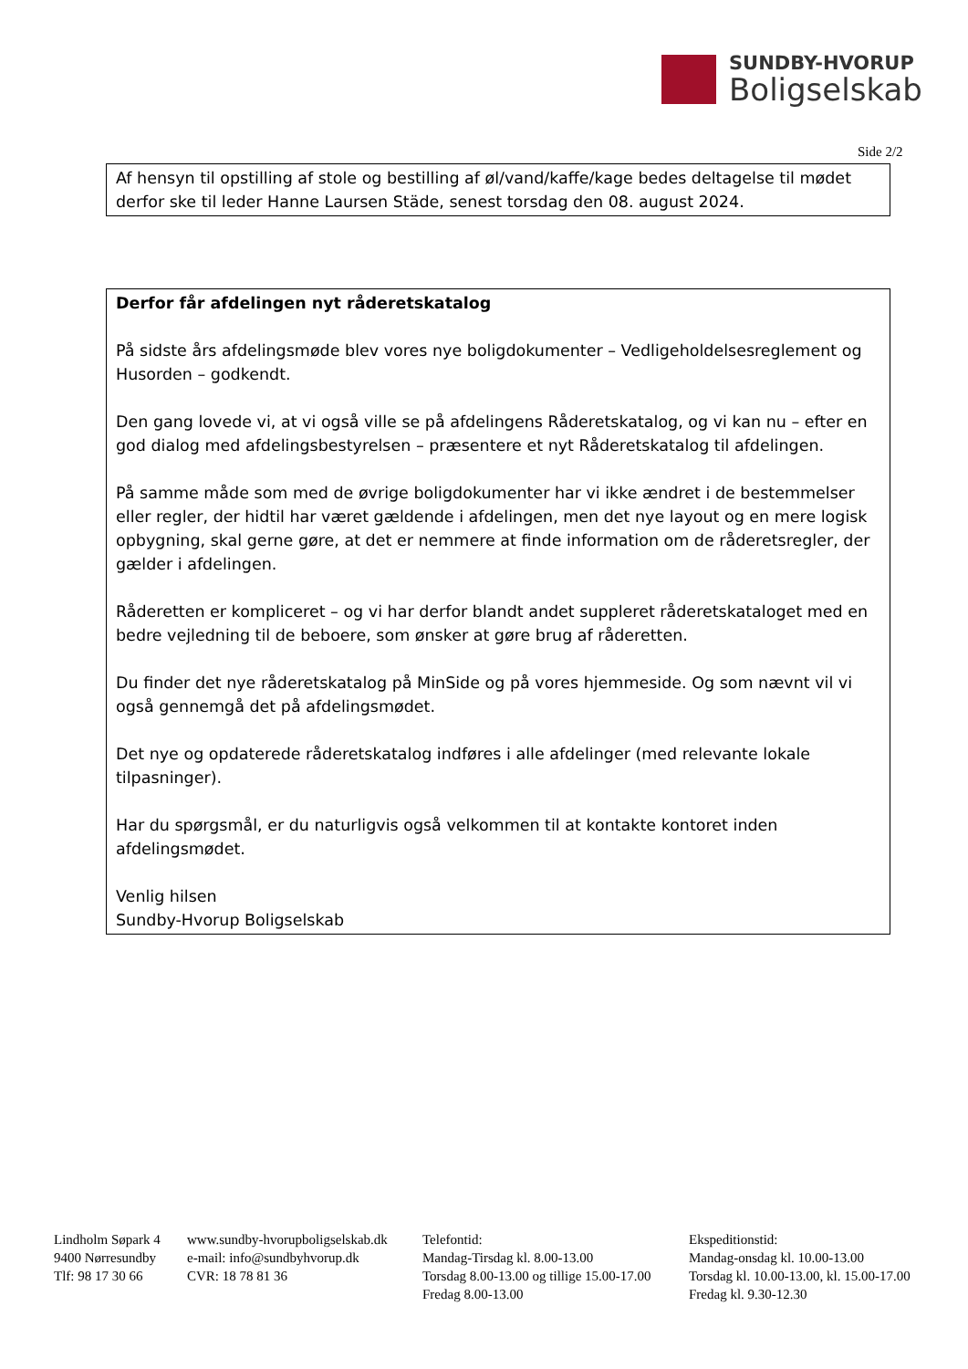SUNDBY-HVORUP
Boligselskab
Side 2/2
Af hensyn til opstilling af stole og bestilling af øl/vand/kaffe/kage bedes deltagelse til mødet derfor ske til leder Hanne Laursen Städe, senest torsdag den 08. august 2024.
Derfor får afdelingen nyt råderetskatalog
På sidste års afdelingsmøde blev vores nye boligdokumenter – Vedligeholdelsesreglement og Husorden – godkendt.
Den gang lovede vi, at vi også ville se på afdelingens Råderetskatalog, og vi kan nu – efter en god dialog med afdelingsbestyrelsen – præsentere et nyt Råderetskatalog til afdelingen.
På samme måde som med de øvrige boligdokumenter har vi ikke ændret i de bestemmelser eller regler, der hidtil har været gældende i afdelingen, men det nye layout og en mere logisk opbygning, skal gerne gøre, at det er nemmere at finde information om de råderetsregler, der gælder i afdelingen.
Råderetten er kompliceret – og vi har derfor blandt andet suppleret råderetskataloget med en bedre vejledning til de beboere, som ønsker at gøre brug af råderetten.
Du finder det nye råderetskatalog på MinSide og på vores hjemmeside. Og som nævnt vil vi også gennemgå det på afdelingsmødet.
Det nye og opdaterede råderetskatalog indføres i alle afdelinger (med relevante lokale tilpasninger).
Har du spørgsmål, er du naturligvis også velkommen til at kontakte kontoret inden afdelingsmødet.
Venlig hilsen
Sundby-Hvorup Boligselskab
Lindholm Søpark 4
9400 Nørresundby
Tlf: 98 17 30 66
www.sundby-hvorupboligselskab.dk
e-mail: info@sundbyhvorup.dk
CVR: 18 78 81 36
Telefontid:
Mandag-Tirsdag kl. 8.00-13.00
Torsdag 8.00-13.00 og tillige 15.00-17.00
Fredag 8.00-13.00
Ekspeditionstid:
Mandag-onsdag kl. 10.00-13.00
Torsdag kl. 10.00-13.00, kl. 15.00-17.00
Fredag kl. 9.30-12.30